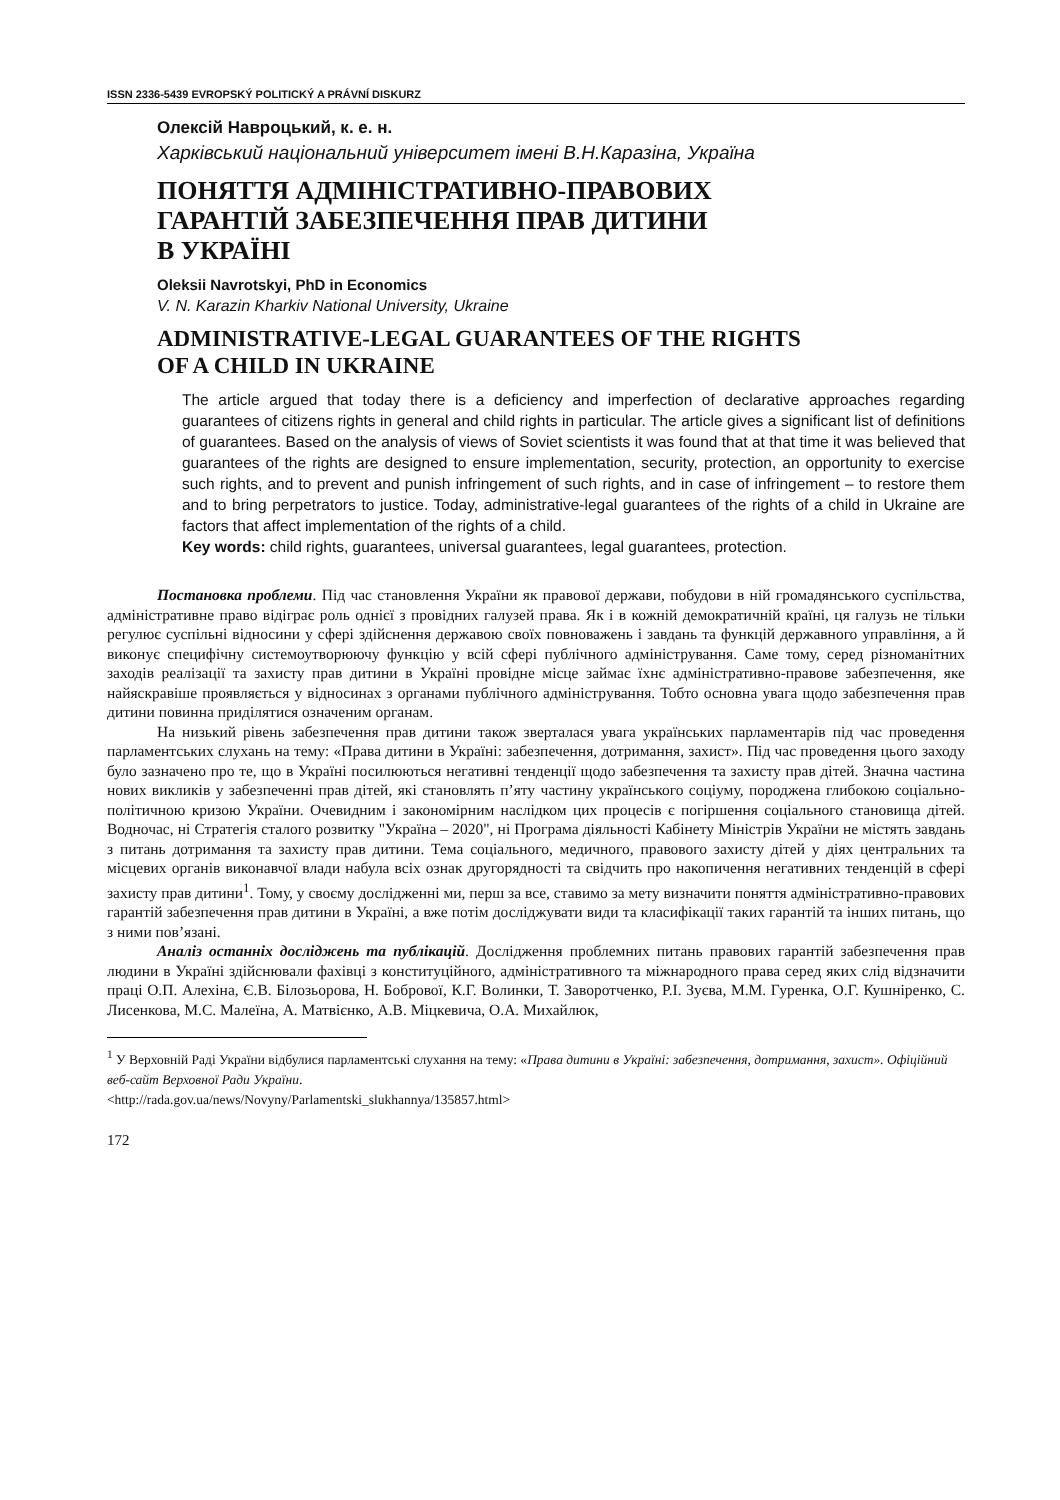ISSN 2336-5439 EVROPSKÝ POLITICKÝ A PRÁVNÍ DISKURZ
Олексій Навроцький, к. е. н.
Харківський національний університет імені В.Н.Каразіна, Україна
ПОНЯТТЯ АДМІНІСТРАТИВНО-ПРАВОВИХ
ГАРАНТІЙ ЗАБЕЗПЕЧЕННЯ ПРАВ ДИТИНИ
В УКРАЇНІ
Oleksii Navrotskyi, PhD in Economics
V. N. Karazin Kharkiv National University, Ukraine
ADMINISTRATIVE-LEGAL GUARANTEES OF THE RIGHTS
OF A CHILD IN UKRAINE
The article argued that today there is a deficiency and imperfection of declarative approaches regarding guarantees of citizens rights in general and child rights in particular. The article gives a significant list of definitions of guarantees. Based on the analysis of views of Soviet scientists it was found that at that time it was believed that guarantees of the rights are designed to ensure implementation, security, protection, an opportunity to exercise such rights, and to prevent and punish infringement of such rights, and in case of infringement – to restore them and to bring perpetrators to justice. Today, administrative-legal guarantees of the rights of a child in Ukraine are factors that affect implementation of the rights of a child.
Key words: child rights, guarantees, universal guarantees, legal guarantees, protection.
Постановка проблеми. Під час становлення України як правової держави, побудови в ній громадянського суспільства, адміністративне право відіграє роль однієї з провідних галузей права. Як і в кожній демократичній країні, ця галузь не тільки регулює суспільні відносини у сфері здійснення державою своїх повноважень і завдань та функцій державного управління, а й виконує специфічну системоутворюючу функцію у всій сфері публічного адміністрування. Саме тому, серед різноманітних заходів реалізації та захисту прав дитини в Україні провідне місце займає їхнє адміністративно-правове забезпечення, яке найяскравіше проявляється у відносинах з органами публічного адміністрування. Тобто основна увага щодо забезпечення прав дитини повинна приділятися означеним органам.
На низький рівень забезпечення прав дитини також зверталася увага українських парламентарів під час проведення парламентських слухань на тему: «Права дитини в Україні: забезпечення, дотримання, захист». Під час проведення цього заходу було зазначено про те, що в Україні посилюються негативні тенденції щодо забезпечення та захисту прав дітей. Значна частина нових викликів у забезпеченні прав дітей, які становлять п’яту частину українського соціуму, породжена глибокою соціально-політичною кризою України. Очевидним і закономірним наслідком цих процесів є погіршення соціального становища дітей. Водночас, ні Стратегія сталого розвитку "Україна – 2020", ні Програма діяльності Кабінету Міністрів України не містять завдань з питань дотримання та захисту прав дитини. Тема соціального, медичного, правового захисту дітей у діях центральних та місцевих органів виконавчої влади набула всіх ознак другорядності та свідчить про накопичення негативних тенденцій в сфері захисту прав дитини<sup>1</sup>. Тому, у своєму дослідженні ми, перш за все, ставимо за мету визначити поняття адміністративно-правових гарантій забезпечення прав дитини в Україні, а вже потім досліджувати види та класифікації таких гарантій та інших питань, що з ними пов’язані.
Аналіз останніх досліджень та публікацій. Дослідження проблемних питань правових гарантій забезпечення прав людини в Україні здійснювали фахівці з конституційного, адміністративного та міжнародного права серед яких слід відзначити праці О.П. Алехіна, Є.В. Білозьорова, Н. Бобрової, К.Г. Волинки, Т. Заворотченко, Р.І. Зуєва, М.М. Гуренка, О.Г. Кушніренко, С. Лисенкова, М.С. Малеїна, А. Матвієнко, А.В. Міцкевича, О.А. Михайлюк,
<sup>1</sup> У Верховній Раді України відбулися парламентські слухання на тему: «Права дитини в Україні: забезпечення, дотримання, захист». Офіційний веб-сайт Верховної Ради України.
<http://rada.gov.ua/news/Novyny/Parlamentski_slukhannya/135857.html>
172